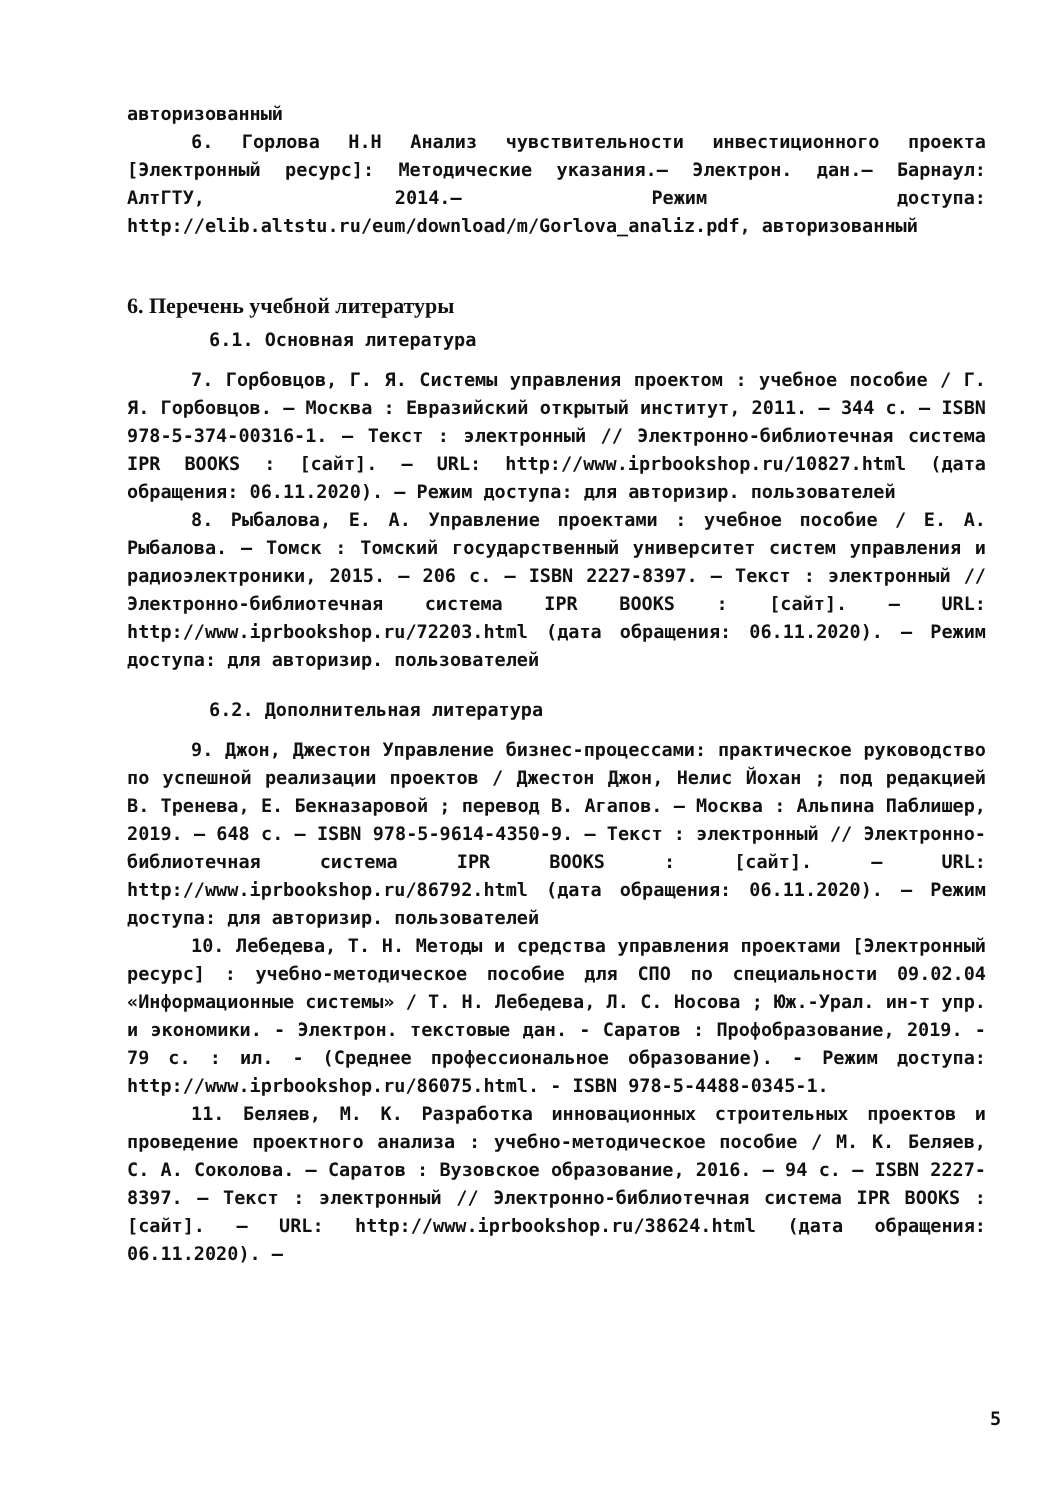авторизованный
6. Горлова Н.Н Анализ чувствительности инвестиционного проекта [Электронный ресурс]: Методические указания.– Электрон. дан.– Барнаул: АлтГТУ, 2014.– Режим доступа: http://elib.altstu.ru/eum/download/m/Gorlova_analiz.pdf, авторизованный
6. Перечень учебной литературы
6.1. Основная литература
7. Горбовцов, Г. Я. Системы управления проектом : учебное пособие / Г. Я. Горбовцов. — Москва : Евразийский открытый институт, 2011. — 344 c. — ISBN 978-5-374-00316-1. — Текст : электронный // Электронно-библиотечная система IPR BOOKS : [сайт]. — URL: http://www.iprbookshop.ru/10827.html (дата обращения: 06.11.2020). — Режим доступа: для авторизир. пользователей
8. Рыбалова, Е. А. Управление проектами : учебное пособие / Е. А. Рыбалова. — Томск : Томский государственный университет систем управления и радиоэлектроники, 2015. — 206 c. — ISBN 2227-8397. — Текст : электронный // Электронно-библиотечная система IPR BOOKS : [сайт]. — URL: http://www.iprbookshop.ru/72203.html (дата обращения: 06.11.2020). — Режим доступа: для авторизир. пользователей
6.2. Дополнительная литература
9. Джон, Джестон Управление бизнес-процессами: практическое руководство по успешной реализации проектов / Джестон Джон, Нелис Йохан ; под редакцией В. Тренева, Е. Бекназаровой ; перевод В. Агапов. — Москва : Альпина Паблишер, 2019. — 648 c. — ISBN 978-5-9614-4350-9. — Текст : электронный // Электронно-библиотечная система IPR BOOKS : [сайт]. — URL: http://www.iprbookshop.ru/86792.html (дата обращения: 06.11.2020). — Режим доступа: для авторизир. пользователей
10. Лебедева, Т. Н. Методы и средства управления проектами [Электронный ресурс] : учебно-методическое пособие для СПО по специальности 09.02.04 «Информационные системы» / Т. Н. Лебедева, Л. С. Носова ; Юж.-Урал. ин-т упр. и экономики. - Электрон. текстовые дан. - Саратов : Профобразование, 2019. - 79 с. : ил. - (Среднее профессиональное образование). - Режим доступа: http://www.iprbookshop.ru/86075.html. - ISBN 978-5-4488-0345-1.
11. Беляев, М. К. Разработка инновационных строительных проектов и проведение проектного анализа : учебно-методическое пособие / М. К. Беляев, С. А. Соколова. — Саратов : Вузовское образование, 2016. — 94 c. — ISBN 2227-8397. — Текст : электронный // Электронно-библиотечная система IPR BOOKS : [сайт]. — URL: http://www.iprbookshop.ru/38624.html (дата обращения: 06.11.2020). —
5